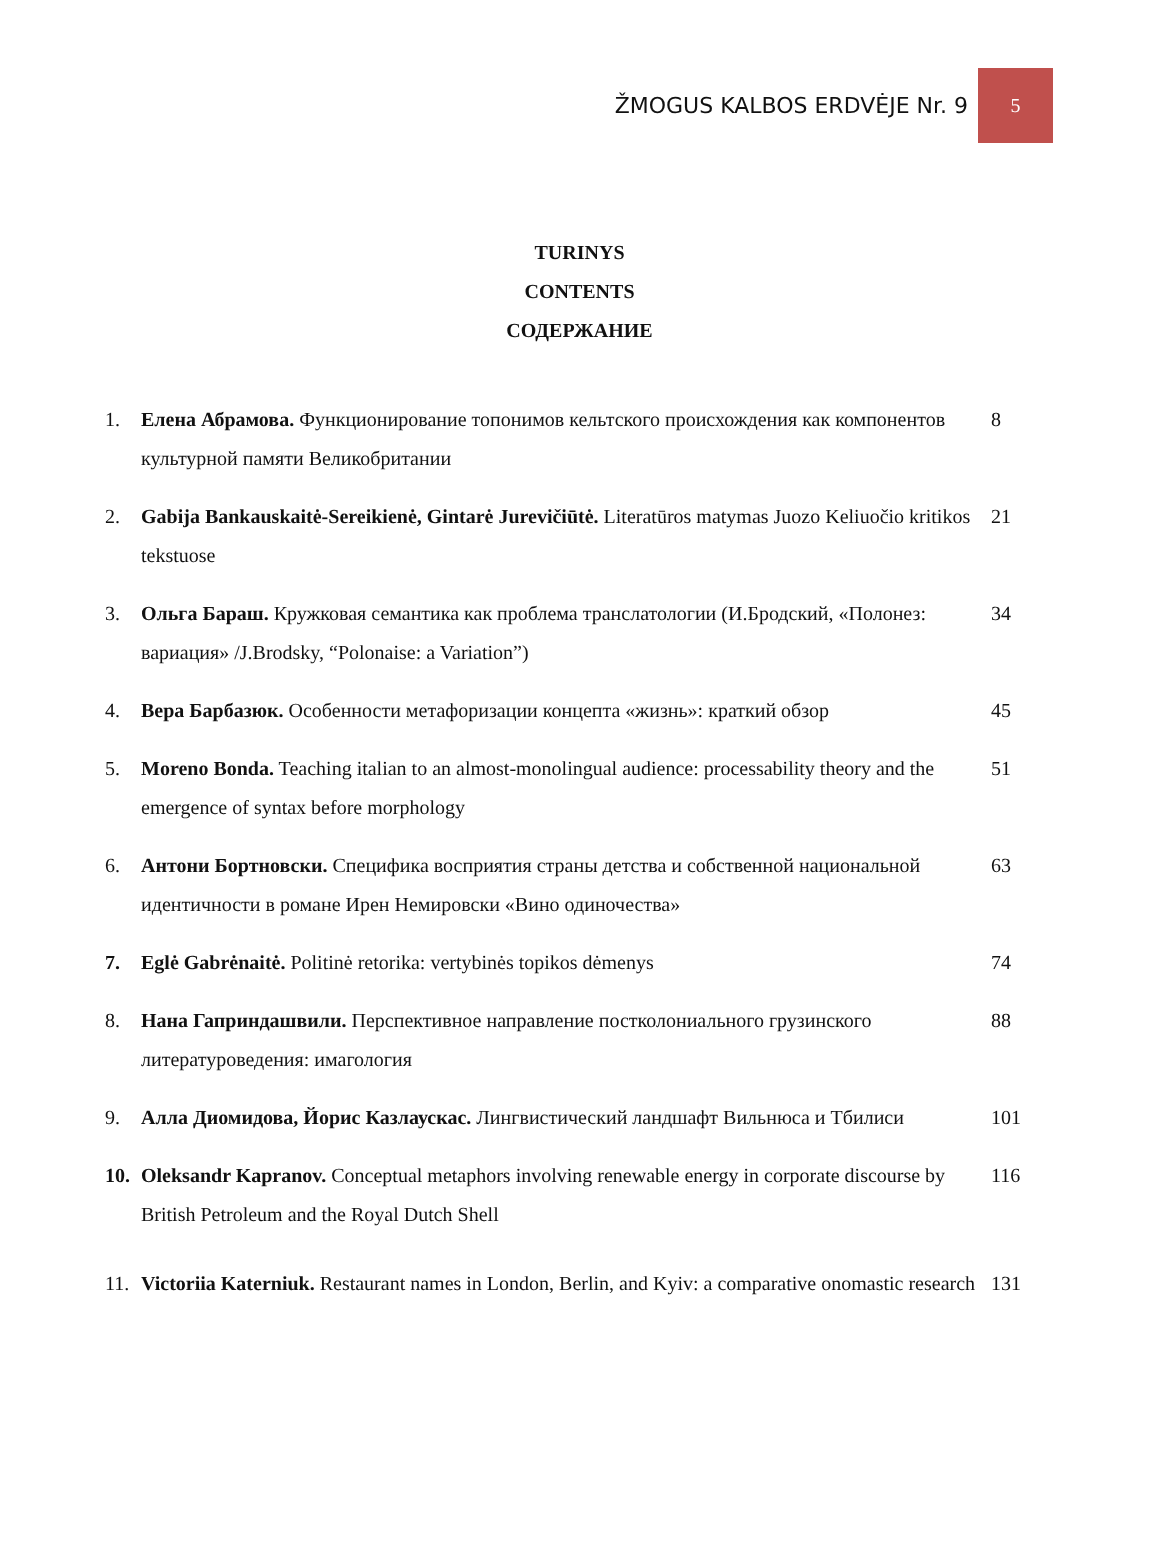ŽMOGUS KALBOS ERDVĖJE Nr. 9 5
TURINYS
CONTENTS
СОДЕРЖАНИЕ
1. Елена Абрамова. Функционирование топонимов кельтского происхождения как компонентов культурной памяти Великобритании 8
2. Gabija Bankauskaitė-Sereikienė, Gintarė Jurevičiūtė. Literatūros matymas Juozo Keliuočio kritikos tekstuose 21
3. Ольга Бараш. Кружковая семантика как проблема транслатологии (И.Бродский, «Полонез: вариация» /J.Brodsky, “Polonaise: a Variation”) 34
4. Вера Барбазюк. Особенности метафоризации концепта «жизнь»: краткий обзор 45
5. Moreno Bonda. Teaching italian to an almost-monolingual audience: processability theory and the emergence of syntax before morphology 51
6. Антони Бортновски. Специфика восприятия страны детства и собственной национальной идентичности в романе Ирен Немировски «Вино одиночества» 63
7. Eglė Gabrėnaitė. Politinė retorika: vertybinės topikos dėmenys 74
8. Нана Гаприндашвили. Перспективное направление постколониального грузинского литературоведения: имагология 88
9. Алла Диомидова, Йорис Казлаускас. Лингвистический ландшафт Вильнюса и Тбилиси 101
10. Oleksandr Kapranov. Conceptual metaphors involving renewable energy in corporate discourse by British Petroleum and the Royal Dutch Shell 116
11. Victoriia Katerniuk. Restaurant names in London, Berlin, and Kyiv: a comparative onomastic research 131